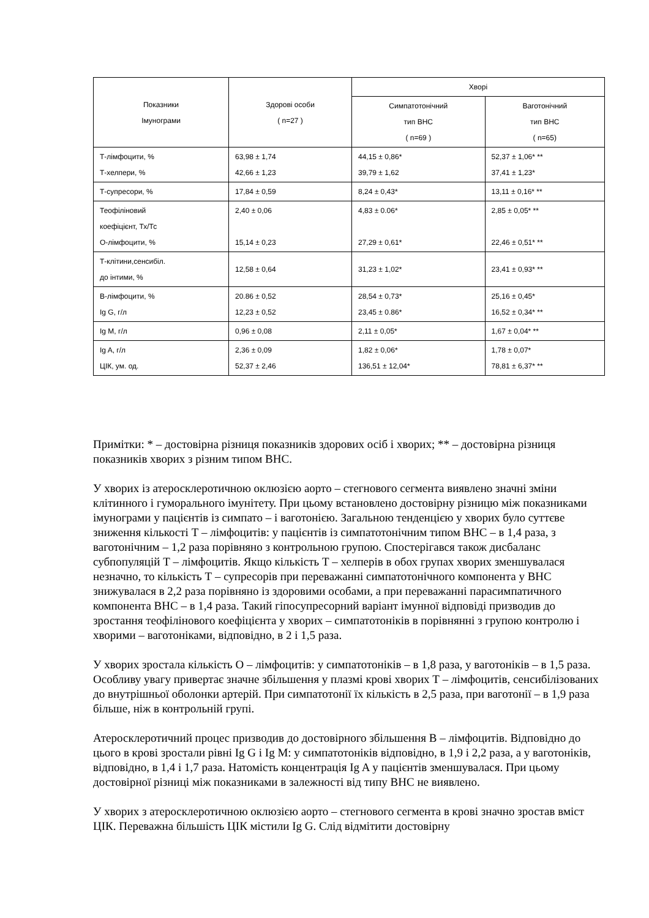| Показники Імунограми | Здорові особи ( n=27 ) | Хворі | |
| --- | --- | --- | --- |
| | | Симпатотонічний тип ВНС ( n=69 ) | Ваготонічний тип ВНС ( n=65) |
| Т-лімфоцити, % Т-хелпери, % | 63,98 ± 1,74 42,66 ± 1,23 | 44,15 ± 0,86* 39,79 ± 1,62 | 52,37 ± 1,06* ** 37,41 ± 1,23* |
| Т-супресори, % | 17,84 ± 0,59 | 8,24 ± 0,43* | 13,11 ± 0,16* ** |
| Теофіліновий коефіцієнт, Тх/Тс О-лімфоцити, % | 2,40 ± 0,06 15,14 ± 0,23 | 4,83 ± 0.06* 27,29 ± 0,61* | 2,85 ± 0,05* ** 22,46 ± 0,51* ** |
| Т-клітини,сенсибіл. до інтими, % | 12,58 ± 0,64 | 31,23 ± 1,02* | 23,41 ± 0,93* ** |
| В-лімфоцити, % Ig G, г/л | 20.86 ± 0,52 12,23 ± 0,52 | 28,54 ± 0,73* 23,45 ± 0.86* | 25,16 ± 0,45* 16,52 ± 0,34* ** |
| Ig M, г/л | 0,96 ± 0,08 | 2,11 ± 0,05* | 1,67 ± 0,04* ** |
| Ig A, г/л ЦІК, ум. од. | 2,36 ± 0,09 52,37 ± 2,46 | 1,82 ± 0,06* 136,51 ± 12,04* | 1,78 ± 0,07* 78,81 ± 6,37* ** |
Примітки: * – достовірна різниця показників здорових осіб і хворих; ** – достовірна різниця показників хворих з різним типом ВНС.
У хворих із атеросклеротичною оклюзією аорто – стегнового сегмента виявлено значні зміни клітинного і гуморального імунітету. При цьому встановлено достовірну різницю між показниками імунограми у пацієнтів із симпато – і ваготонією. Загальною тенденцією у хворих було суттєве зниження кількості Т – лімфоцитів: у пацієнтів із симпатотонічним типом ВНС – в 1,4 раза, з ваготонічним – 1,2 раза порівняно з контрольною групою. Спостерігався також дисбаланс субпопуляцій Т – лімфоцитів. Якщо кількість Т – хелперів в обох групах хворих зменшувалася незначно, то кількість Т – супресорів при переважанні симпатотонічного компонента у ВНС знижувалася в 2,2 раза порівняно із здоровими особами, а при переважанні парасимпатичного компонента ВНС – в 1,4 раза. Такий гіпосупресорний варіант імунної відповіді призводив до зростання теофілінового коефіцієнта у хворих – симпатотоніків в порівнянні з групою контролю і хворими – ваготоніками, відповідно, в 2 і 1,5 раза.
У хворих зростала кількість О – лімфоцитів: у симпатотоніків – в 1,8 раза, у ваготоніків – в 1,5 раза. Особливу увагу привертає значне збільшення у плазмі крові хворих Т – лімфоцитів, сенсибілізованих до внутрішньої оболонки артерій. При симпатотонії їх кількість в 2,5 раза, при ваготонії – в 1,9 раза більше, ніж в контрольній групі.
Атеросклеротичний процес призводив до достовірного збільшення В – лімфоцитів. Відповідно до цього в крові зростали рівні Ig G і Ig M: у симпатотоніків відповідно, в 1,9 і 2,2 раза, а у ваготоніків, відповідно, в 1,4 і 1,7 раза. Натомість концентрація Ig A у пацієнтів зменшувалася. При цьому достовірної різниці між показниками в залежності від типу ВНС не виявлено.
У хворих з атеросклеротичною оклюзією аорто – стегнового сегмента в крові значно зростав вміст ЦІК. Переважна більшість ЦІК містили Ig G. Слід відмітити достовірну